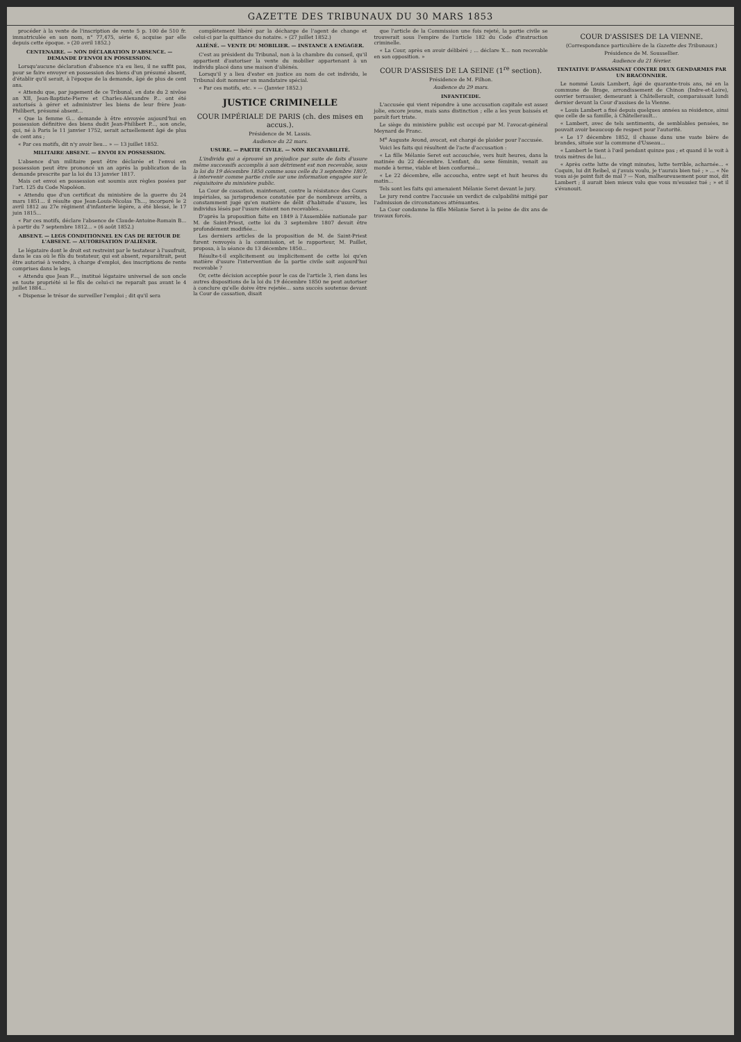GAZETTE DES TRIBUNAUX DU 30 MARS 1853
procéder à la vente de l'inscription de rente 5 p. 100 de 510 fr. immatriculée en son nom, n° 77,475, série 6, acquise par elle depuis cette époque. » (20 avril 1852.)
CENTENAIRE. — NON DÉCLARATION D'ABSENCE. — DEMANDE D'ENVOI EN POSSESSION.
Lorsqu'aucune déclaration d'absence n'a eu lieu, il ne suffit pas, pour se faire envoyer en possession des biens d'un présumé absent, d'établir qu'il serait, à l'époque de la demande, âgé de plus de cent ans.
« Attendu que, par jugement de ce Tribunal, en date du 2 nivôse an XII, Jean-Baptiste-Pierre et Charles-Alexandre P... ont été autorisés à gérer et administrer les biens de leur frère Jean-Philibert, présumé absent...
« Que la femme G... demande à être envoyée aujourd'hui en possession définitive des biens dudit Jean-Philibert P..., son oncle, qui, né à Paris le 11 janvier 1752, serait actuellement âgé de plus de cent ans ;
« Par ces motifs, dit n'y avoir lieu... » — 13 juillet 1852.
MILITAIRE ABSENT. — ENVOI EN POSSESSION.
L'absence d'un militaire peut être déclarée et l'envoi en possession peut être prononcé un an après la publication de la demande prescrite par la loi du 13 janvier 1817.
Mais cet envoi en possession est soumis aux règles posées par l'art. 125 du Code Napoléon.
« Attendu que d'un certificat du ministère de la guerre du 24 mars 1851... il résulte que Jean-Louis-Nicolas Th..., incorporé le 2 avril 1812 au 27e régiment d'infanterie légère, a été blessé, le 17 juin 1815...
« Par ces motifs, déclare l'absence de Claude-Antoine-Romain B... à partir du 7 septembre 1812... » (6 août 1852.)
ABSENT. — LEGS CONDITIONNEL EN CAS DE RETOUR DE L'ABSENT. — AUTORISATION D'ALIÉNER.
Le légataire dont le droit est restreint par le testateur à l'usufruit, dans le cas où le fils du testateur, qui est absent, reparaîtrait, peut être autorisé à vendre, à charge d'emploi, des inscriptions de rente comprises dans le legs.
« Attendu que Jean F..., institué légataire universel de son oncle en toute propriété si le fils de celui-ci ne reparaît pas avant le 4 juillet 1884...
« Dispense le trésor de surveiller l'emploi ; dit qu'il sera
complètement libéré par la décharge de l'agent de change et celui-ci par la quittance du notaire. » (27 juillet 1852.)
ALIÉNÉ. — VENTE DU MOBILIER. — INSTANCE A ENGAGER.
C'est au président du Tribunal, non à la chambre du conseil, qu'il appartient d'autoriser la vente du mobilier appartenant à un individu placé dans une maison d'aliénés.
Lorsqu'il y a lieu d'ester en justice au nom de cet individu, le Tribunal doit nommer un mandataire spécial.
« Par ces motifs, etc. » — (Janvier 1852.)
JUSTICE CRIMINELLE
COUR IMPÉRIALE DE PARIS (ch. des mises en accus.).
Présidence de M. Lassis.
Audience du 22 mars.
USURE. — PARTIE CIVILE. — NON RECEVABILITÉ.
L'individu qui a éprouvé un préjudice par suite de faits d'usure même successifs accomplis à son détriment est non recevable, sous la loi du 19 décembre 1850 comme sous celle du 3 septembre 1807, à intervenir comme partie civile sur une information engagée sur le réquisitoire du ministère public.
La Cour de cassation, maintenant, contre la résistance des Cours impériales, sa jurisprudence constatée par de nombreux arrêts, a constamment jugé qu'en matière de délit d'habitude d'usure, les individus lésés par l'usure étaient non recevables...
D'après la proposition faite en 1849 à l'Assemblée nationale par M. de Saint-Priest, cette loi du 3 septembre 1807 devait être profondément modifiée...
Les derniers articles de la proposition de M. de Saint-Priest furent renvoyés à la commission, et le rapporteur, M. Paillet, proposa, à la séance du 13 décembre 1850...
Résulte-t-il explicitement ou implicitement de cette loi qu'en matière d'usure l'intervention de la partie civile soit aujourd'hui recevable ?
Or, cette décision acceptée pour le cas de l'article 3, rien dans les autres dispositions de la loi du 19 décembre 1850 ne peut autoriser à conclure qu'elle doive être rejetée... sans succès soutenue devant la Cour de cassation, disait
que l'article de la Commission une fois rejeté, la partie civile se trouverait sous l'empire de l'article 182 du Code d'instruction criminelle.
« La Cour, après en avoir délibéré ; ... déclare X... non recevable en son opposition. »
COUR D'ASSISES DE LA SEINE (1<sup>re</sup> section).
Présidence de M. Filhon.
Audience du 29 mars.
INFANTICIDE.
L'accusée qui vient répondre à une accusation capitale est assez jolie, encore jeune, mais sans distinction ; elle a les yeux baissés et paraît fort triste.
Le siège du ministère public est occupé par M. l'avocat-général Meynard de Franc.
M<sup>e</sup> Auguste Avond, avocat, est chargé de plaider pour l'accusée.
Voici les faits qui résultent de l'acte d'accusation :
« La fille Mélanie Seret est accouchée, vers huit heures, dans la matinée du 22 décembre. L'enfant, du sexe féminin, venait au monde à terme, viable et bien conformé...
« Le 22 décembre, elle accoucha, entre sept et huit heures du matin...
Tels sont les faits qui amenaient Mélanie Seret devant le jury.
Le jury rend contre l'accusée un verdict de culpabilité mitigé par l'admission de circonstances atténuantes.
La Cour condamne la fille Mélanie Seret à la peine de dix ans de travaux forcés.
COUR D'ASSISES DE LA VIENNE.
(Correspondance particulière de la Gazette des Tribunaux.)
Présidence de M. Soussellier.
Audience du 21 février.
TENTATIVE D'ASSASSINAT CONTRE DEUX GENDARMES PAR UN BRACONNIER.
Le nommé Louis Lambert, âgé de quarante-trois ans, né en la commune de Brage, arrondissement de Chinon (Indre-et-Loire), ouvrier terrassier, demeurant à Châtellerault, comparaissait lundi dernier devant la Cour d'assises de la Vienne.
« Louis Lambert a fixé depuis quelques années sa résidence, ainsi que celle de sa famille, à Châtellerault...
« Lambert, avec de tels sentiments, de semblables pensées, ne pouvait avoir beaucoup de respect pour l'autorité.
« Le 17 décembre 1852, il chasse dans une vaste bière de brandes, située sur la commune d'Usseau...
« Lambert le tient à l'œil pendant quinze pas ; et quand il le voit à trois mètres de lui...
« Après cette lutte de vingt minutes, lutte terrible, acharnée... « Coquin, lui dit Reibel, si j'avais voulu, je t'aurais bien tué ; » ... « Ne vous ai-je point fait de mal ? — Non, malheureusement pour moi, dit Lambert ; il aurait bien mieux valu que vous m'eussiez tué ; » et il s'évanouit.